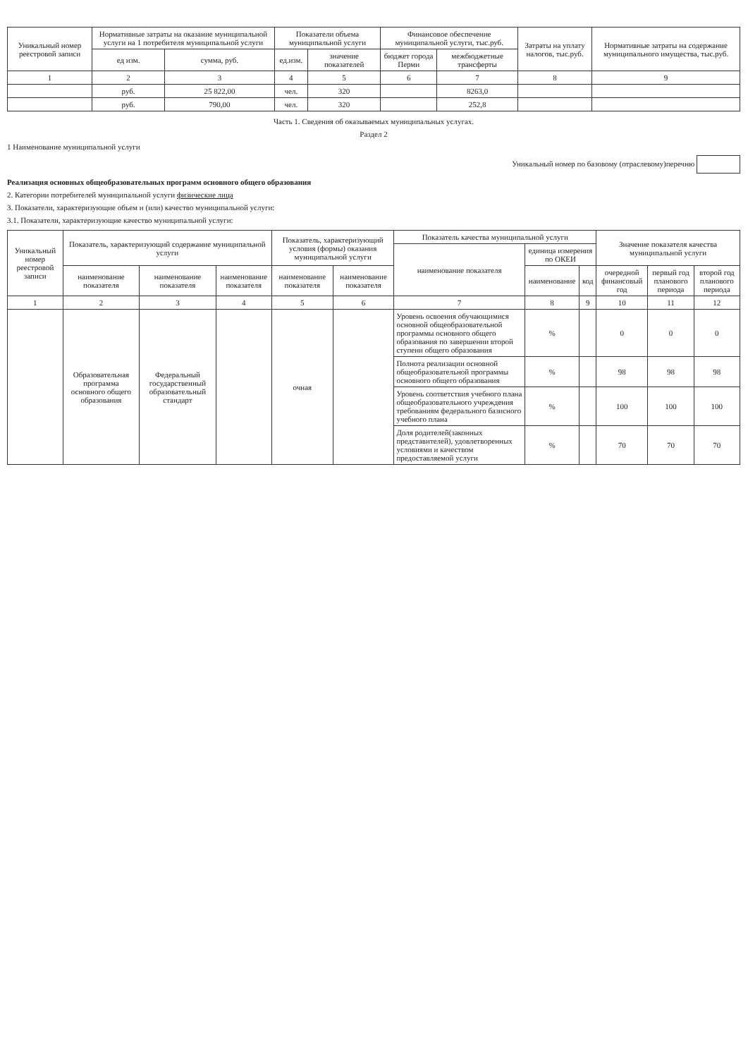| Уникальный номер реестровой записи | Нормативные затраты на оказание муниципальной услуги на 1 потребителя муниципальной услуги | | Показатели объема муниципальной услуги | | Финансовое обеспечение муниципальной услуги, тыс.руб. | | Затраты на уплату налогов, тыс.руб. | Нормативные затраты на содержание муниципального имущества, тыс.руб. |
| --- | --- | --- | --- | --- | --- | --- | --- | --- |
| | ед изм. | сумма, руб. | ед.изм. | значение показателей | бюджет города Перми | межбюджетные трансферты | | |
| 1 | 2 | 3 | 4 | 5 | 6 | 7 | 8 | 9 |
| | руб. | 25 822,00 | чел. | 320 | | 8263,0 | | |
| | руб. | 790,00 | чел. | 320 | | 252,8 | | |
Часть 1. Сведения об оказываемых муниципальных услугах.
Раздел 2
1 Наименование муниципальной услуги
Уникальный номер по базовому (отраслевому)перечню
Реализация основных общеобразовательных программ основного общего образования
2. Категории потребителей муниципальной услуги физические лица
3. Показатели, характеризующие объем и (или) качество муниципальной услуги:
3.1. Показатели, характеризующие качество муниципальной услуги:
| Уникальный номер реестровой записи | Показатель, характеризующий содержание муниципальной услуги | | | Показатель, характеризующий условия (формы) оказания муниципальной услуги | | Показатель качества муниципальной услуги | | | Значение показателя качества муниципальной услуги | | |
| --- | --- | --- | --- | --- | --- | --- | --- | --- | --- | --- | --- |
| | | | | | | наименование показателя | единица измерения по ОКЕИ | | | | |
| | наименование показателя | наименование показателя | наименование показателя | наименование показателя | наименование показателя | | наименование | код | очередной финансовый год | первый год планового периода | второй год планового периода |
| 1 | 2 | 3 | 4 | 5 | 6 | 7 | 8 | 9 | 10 | 11 | 12 |
| | Образовательная программа основного общего образования | Федеральный государственный образовательный стандарт | | очная | | Уровень освоения обучающимися основной общеобразовательной программы основного общего образования по завершении второй ступени общего образования | % | | 0 | 0 | 0 |
| | | | | | | Полнота реализации основной общеобразовательной программы основного общего образования | % | | 98 | 98 | 98 |
| | | | | | | Уровень соответствия учебного плана общеобразовательного учреждения требованиям федерального базисного учебного плана | % | | 100 | 100 | 100 |
| | | | | | | Доля родителей(законных представителей), удовлетворенных условиями и качеством предоставляемой услуги | % | | 70 | 70 | 70 |